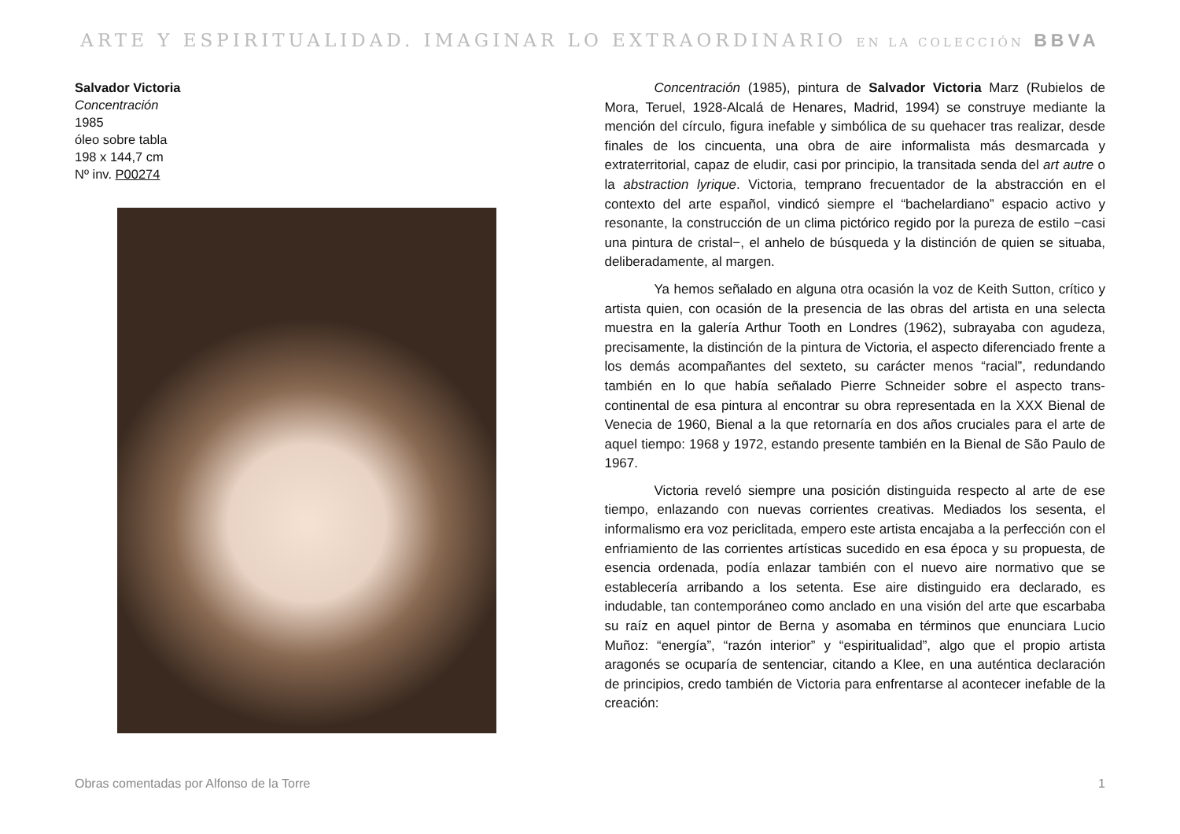ARTE Y ESPIRITUALIDAD. IMAGINAR LO EXTRAORDINARIO EN LA COLECCIÓN BBVA
Salvador Victoria
Concentración
1985
óleo sobre tabla
198 x 144,7 cm
Nº inv. P00274
Concentración (1985), pintura de Salvador Victoria Marz (Rubielos de Mora, Teruel, 1928-Alcalá de Henares, Madrid, 1994) se construye mediante la mención del círculo, figura inefable y simbólica de su quehacer tras realizar, desde finales de los cincuenta, una obra de aire informalista más desmarcada y extraterritorial, capaz de eludir, casi por principio, la transitada senda del art autre o la abstraction lyrique. Victoria, temprano frecuentador de la abstracción en el contexto del arte español, vindicó siempre el “bachelardiano” espacio activo y resonante, la construcción de un clima pictórico regido por la pureza de estilo −casi una pintura de cristal−, el anhelo de búsqueda y la distinción de quien se situaba, deliberadamente, al margen.
Ya hemos señalado en alguna otra ocasión la voz de Keith Sutton, crítico y artista quien, con ocasión de la presencia de las obras del artista en una selecta muestra en la galería Arthur Tooth en Londres (1962), subrayaba con agudeza, precisamente, la distinción de la pintura de Victoria, el aspecto diferenciado frente a los demás acompañantes del sexteto, su carácter menos “racial”, redundando también en lo que había señalado Pierre Schneider sobre el aspecto trans-continental de esa pintura al encontrar su obra representada en la XXX Bienal de Venecia de 1960, Bienal a la que retornaría en dos años cruciales para el arte de aquel tiempo: 1968 y 1972, estando presente también en la Bienal de São Paulo de 1967.
Victoria reveló siempre una posición distinguida respecto al arte de ese tiempo, enlazando con nuevas corrientes creativas. Mediados los sesenta, el informalismo era voz periclitada, empero este artista encajaba a la perfección con el enfriamiento de las corrientes artísticas sucedido en esa época y su propuesta, de esencia ordenada, podía enlazar también con el nuevo aire normativo que se establecería arribando a los setenta. Ese aire distinguido era declarado, es indudable, tan contemporáneo como anclado en una visión del arte que escarbaba su raíz en aquel pintor de Berna y asomaba en términos que enunciara Lucio Muñoz: “energía”, “razón interior” y “espiritualidad”, algo que el propio artista aragonés se ocuparía de sentenciar, citando a Klee, en una auténtica declaración de principios, credo también de Victoria para enfrentarse al acontecer inefable de la creación:
Obras comentadas por Alfonso de la Torre 1